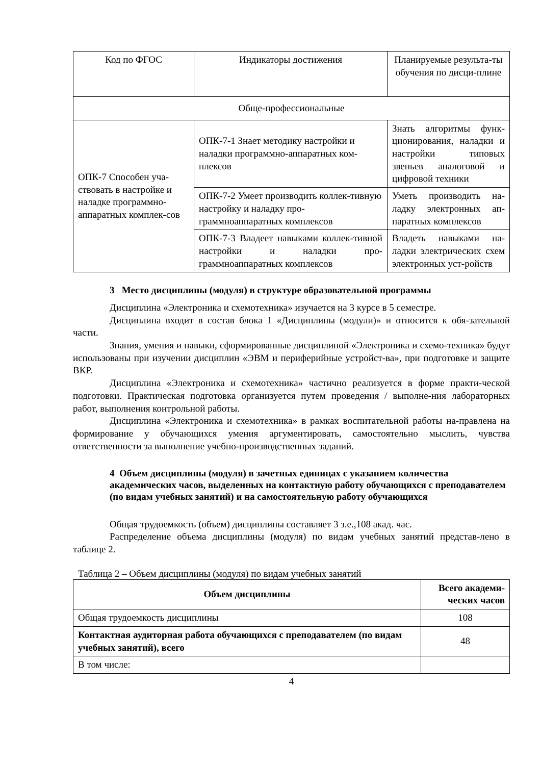| Код по ФГОС | Индикаторы достижения | Планируемые результа-ты обучения по дисци-плине |
| Обще-профессиональные | | |
| ОПК-7 Способен уча-ствовать в настройке и наладке программно-аппаратных комплек-сов | ОПК-7-1 Знает методику настройки и наладки программно-аппаратных ком-плексов | Знать алгоритмы функ-ционирования, наладки и настройки типовых звеньев аналоговой и цифровой техники |
| | ОПК-7-2 Умеет производить коллек-тивную настройку и наладку про-граммноаппаратных комплексов | Уметь производить на-ладку электронных ап-паратных комплексов |
| | ОПК-7-3 Владеет навыками коллек-тивной настройки и наладки про-граммноаппаратных комплексов | Владеть навыками на-ладки электрических схем электронных уст-ройств |
3 Место дисциплины (модуля) в структуре образовательной программы
Дисциплина «Электроника и схемотехника» изучается на 3 курсе в 5 семестре.
Дисциплина входит в состав блока 1 «Дисциплины (модули)» и относится к обя-зательной части.
Знания, умения и навыки, сформированные дисциплиной «Электроника и схемо-техника» будут использованы при изучении дисциплин «ЭВМ и периферийные устройст-ва», при подготовке и защите ВКР.
Дисциплина «Электроника и схемотехника» частично реализуется в форме практи-ческой подготовки. Практическая подготовка организуется путем проведения / выполне-ния лабораторных работ, выполнения контрольной работы.
Дисциплина «Электроника и схемотехника» в рамках воспитательной работы на-правлена на формирование у обучающихся умения аргументировать, самостоятельно мыслить, чувства ответственности за выполнение учебно-производственных заданий.
4 Объем дисциплины (модуля) в зачетных единицах с указанием количества академических часов, выделенных на контактную работу обучающихся с преподавателем (по видам учебных занятий) и на самостоятельную работу обучающихся
Общая трудоемкость (объем) дисциплины составляет 3 з.е.,108 акад. час.
Распределение объема дисциплины (модуля) по видам учебных занятий представ-лено в таблице 2.
Таблица 2 – Объем дисциплины (модуля) по видам учебных занятий
| Объем дисциплины | Всего академи-ческих часов |
| --- | --- |
| Общая трудоемкость дисциплины | 108 |
| Контактная аудиторная работа обучающихся с преподавателем (по видам учебных занятий), всего | 48 |
| В том числе: | |
4